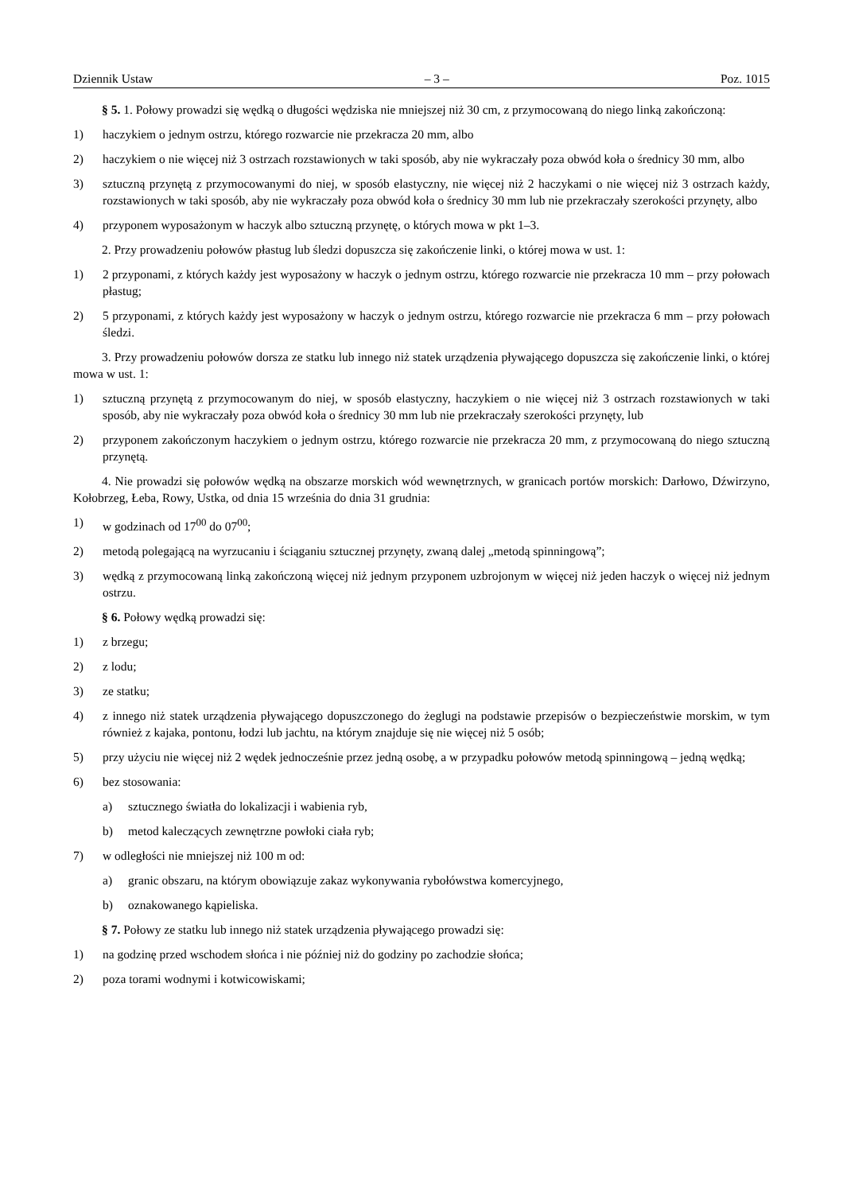Dziennik Ustaw – 3 – Poz. 1015
§ 5. 1. Połowy prowadzi się wędką o długości wędziska nie mniejszej niż 30 cm, z przymocowaną do niego linką zakończoną:
1) haczykiem o jednym ostrzu, którego rozwarcie nie przekracza 20 mm, albo
2) haczykiem o nie więcej niż 3 ostrzach rozstawionych w taki sposób, aby nie wykraczały poza obwód koła o średnicy 30 mm, albo
3) sztuczną przynętą z przymocowanymi do niej, w sposób elastyczny, nie więcej niż 2 haczykami o nie więcej niż 3 ostrzach każdy, rozstawionych w taki sposób, aby nie wykraczały poza obwód koła o średnicy 30 mm lub nie przekraczały szerokości przynęty, albo
4) przyponem wyposażonym w haczyk albo sztuczną przynętę, o których mowa w pkt 1–3.
2. Przy prowadzeniu połowów płastug lub śledzi dopuszcza się zakończenie linki, o której mowa w ust. 1:
1) 2 przyponami, z których każdy jest wyposażony w haczyk o jednym ostrzu, którego rozwarcie nie przekracza 10 mm – przy połowach płastug;
2) 5 przyponami, z których każdy jest wyposażony w haczyk o jednym ostrzu, którego rozwarcie nie przekracza 6 mm – przy połowach śledzi.
3. Przy prowadzeniu połowów dorsza ze statku lub innego niż statek urządzenia pływającego dopuszcza się zakończenie linki, o której mowa w ust. 1:
1) sztuczną przynętą z przymocowanym do niej, w sposób elastyczny, haczykiem o nie więcej niż 3 ostrzach rozstawionych w taki sposób, aby nie wykraczały poza obwód koła o średnicy 30 mm lub nie przekraczały szerokości przynęty, lub
2) przyponem zakończonym haczykiem o jednym ostrzu, którego rozwarcie nie przekracza 20 mm, z przymocowaną do niego sztuczną przynętą.
4. Nie prowadzi się połowów wędką na obszarze morskich wód wewnętrznych, w granicach portów morskich: Darłowo, Dźwirzyno, Kołobrzeg, Łeba, Rowy, Ustka, od dnia 15 września do dnia 31 grudnia:
1) w godzinach od 17<sup>00</sup> do 07<sup>00</sup>;
2) metodą polegającą na wyrzucaniu i ściąganiu sztucznej przynęty, zwaną dalej „metodą spinningową”;
3) wędką z przymocowaną linką zakończoną więcej niż jednym przyponem uzbrojonym w więcej niż jeden haczyk o więcej niż jednym ostrzu.
§ 6. Połowy wędką prowadzi się:
1) z brzegu;
2) z lodu;
3) ze statku;
4) z innego niż statek urządzenia pływającego dopuszczonego do żeglugi na podstawie przepisów o bezpieczeństwie morskim, w tym również z kajaka, pontonu, łodzi lub jachtu, na którym znajduje się nie więcej niż 5 osób;
5) przy użyciu nie więcej niż 2 wędek jednocześnie przez jedną osobę, a w przypadku połowów metodą spinningową – jedną wędką;
6) bez stosowania:
a) sztucznego światła do lokalizacji i wabienia ryb,
b) metod kaleczących zewnętrzne powłoki ciała ryb;
7) w odległości nie mniejszej niż 100 m od:
a) granic obszaru, na którym obowiązuje zakaz wykonywania rybołówstwa komercyjnego,
b) oznakowanego kąpieliska.
§ 7. Połowy ze statku lub innego niż statek urządzenia pływającego prowadzi się:
1) na godzinę przed wschodem słońca i nie później niż do godziny po zachodzie słońca;
2) poza torami wodnymi i kotwicowiskami;